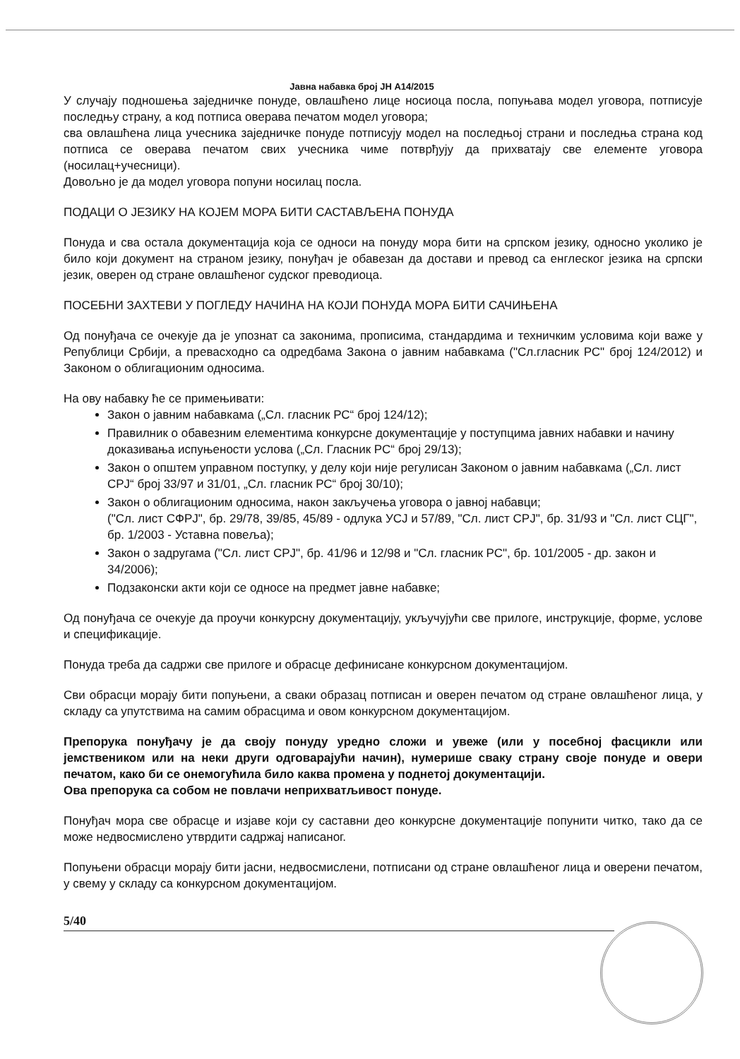Јавна набавка број ЈН А14/2015
У случају подношења заједничке понуде, овлашћено лице носиоца посла, попуњава модел уговора, потписује последњу страну, а код потписа оверава печатом модел уговора;
сва овлашћена лица учесника заједничке понуде потписују модел на последњој страни и последња страна код потписа се оверава печатом свих учесника чиме потврђују да прихватају све елементе уговора (носилац+учесници).
Довољно је да модел уговора попуни носилац посла.
ПОДАЦИ О ЈЕЗИКУ НА КОЈЕМ МОРА БИТИ САСТАВЉЕНА ПОНУДА
Понуда и сва остала документација која се односи на понуду мора бити на српском језику, односно уколико је било који документ на страном језику, понуђач је обавезан да достави и превод са енглеског језика на српски језик, оверен од стране овлашћеног судског преводиоца.
ПОСЕБНИ ЗАХТЕВИ У ПОГЛЕДУ НАЧИНА НА КОЈИ ПОНУДА МОРА БИТИ САЧИЊЕНА
Од понуђача се очекује да је упознат са законима, прописима, стандардима и техничким условима који важе у Републици Србији, а превасходно са одредбама Закона о јавним набавкама ("Сл.гласник РС" број 124/2012) и Законом о облигационим односима.
На ову набавку ће се примењивати:
Закон о јавним набавкама („Сл. гласник РС“ број 124/12);
Правилник о обавезним елементима конкурсне документације у поступцима јавних набавки и начину доказивања испуњености услова („Сл. Гласник РС“ број 29/13);
Закон о општем управном поступку, у делу који није регулисан Законом о јавним набавкама („Сл. лист СРЈ“ број 33/97 и 31/01, „Сл. гласник РС“ број 30/10);
Закон о облигационим односима, након закључења уговора о јавној набавци;
("Сл. лист СФРЈ", бр. 29/78, 39/85, 45/89 - одлука УСЈ и 57/89, "Сл. лист СРЈ", бр. 31/93 и "Сл. лист СЦГ", бр. 1/2003 - Уставна повеља);
Закон о задругама ("Сл. лист СРЈ", бр. 41/96 и 12/98 и "Сл. гласник РС", бр. 101/2005 - др. закон и 34/2006);
Подзаконски акти који се односе на предмет јавне набавке;
Од понуђача се очекује да проучи конкурсну документацију, укључујући све прилоге, инструкције, форме, услове и спецификације.
Понуда треба да садржи све прилоге и обрасце дефинисане конкурсном документацијом.
Сви обрасци морају бити попуњени, а сваки образац потписан и оверен печатом од стране овлашћеног лица, у складу са упутствима на самим обрасцима и овом конкурсном документацијом.
Препорука понуђачу је да своју понуду уредно сложи и увеже (или у посебној фасцикли или јемствеником или на неки други одговарајући начин), нумерише сваку страну своје понуде и овери печатом, како би се онемогућила било каква промена у поднетој документацији.
Ова препорука са собом не повлачи неприхватљивост понуде.
Понуђач мора све обрасце и изјаве који су саставни део конкурсне документације попунити читко, тако да се може недвосмислено утврдити садржај написаног.
Попуњени обрасци морају бити јасни, недвосмислени, потписани од стране овлашћеног лица и оверени печатом, у свему у складу са конкурсном документацијом.
5/40